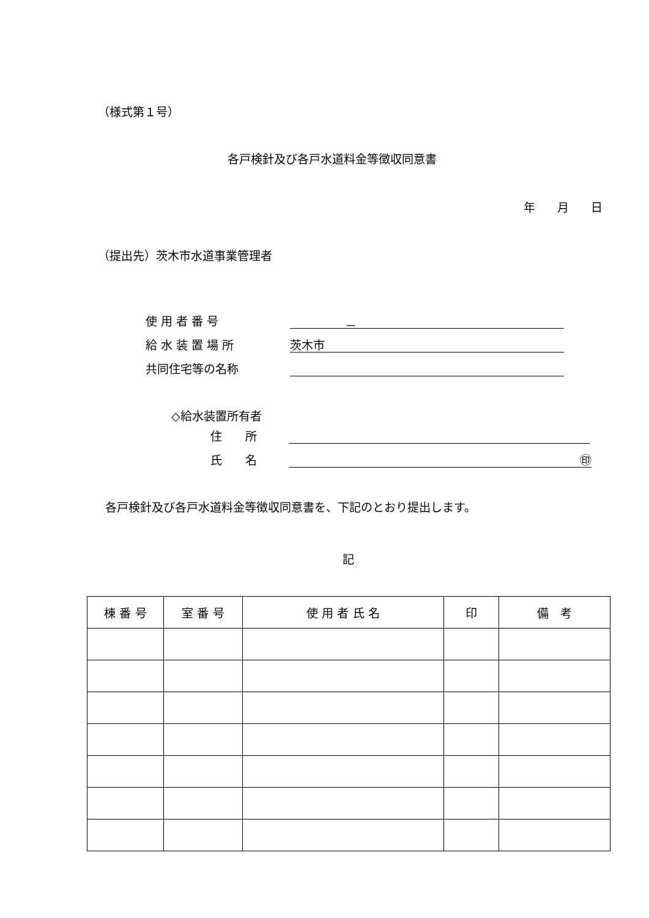（様式第１号）
各戸検針及び各戸水道料金等徴収同意書
年 月 日
（提出先）茨木市水道事業管理者
使 用 者 番 号 －
給 水 装 置 場 所 茨木市
共同住宅等の名称
◇給水装置所有者
住　　所
氏　　名 ㊞
各戸検針及び各戸水道料金等徴収同意書を、下記のとおり提出します。
記
| 棟 番 号 | 室 番 号 | 使 用 者 氏 名 | 印 | 備 考 |
| --- | --- | --- | --- | --- |